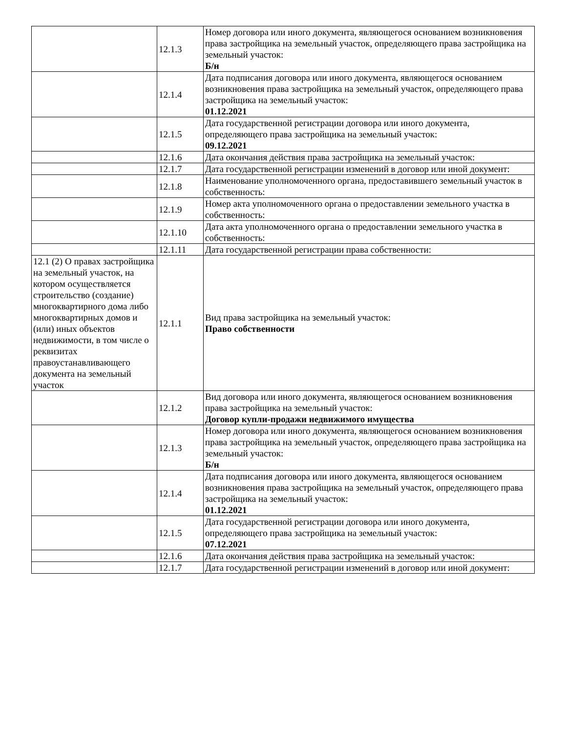| | 12.1.3 | Номер договора или иного документа, являющегося основанием возникновения права застройщика на земельный участок, определяющего права застройщика на земельный участок: Б/н |
| | 12.1.4 | Дата подписания договора или иного документа, являющегося основанием возникновения права застройщика на земельный участок, определяющего права застройщика на земельный участок: 01.12.2021 |
| | 12.1.5 | Дата государственной регистрации договора или иного документа, определяющего права застройщика на земельный участок: 09.12.2021 |
| | 12.1.6 | Дата окончания действия права застройщика на земельный участок: |
| | 12.1.7 | Дата государственной регистрации изменений в договор или иной документ: |
| | 12.1.8 | Наименование уполномоченного органа, предоставившего земельный участок в собственность: |
| | 12.1.9 | Номер акта уполномоченного органа о предоставлении земельного участка в собственность: |
| | 12.1.10 | Дата акта уполномоченного органа о предоставлении земельного участка в собственность: |
| | 12.1.11 | Дата государственной регистрации права собственности: |
| 12.1 (2) О правах застройщика на земельный участок, на котором осуществляется строительство (создание) многоквартирного дома либо многоквартирных домов и (или) иных объектов недвижимости, в том числе о реквизитах правоустанавливающего документа на земельный участок | 12.1.1 | Вид права застройщика на земельный участок: Право собственности |
| | 12.1.2 | Вид договора или иного документа, являющегося основанием возникновения права застройщика на земельный участок: Договор купли-продажи недвижимого имущества |
| | 12.1.3 | Номер договора или иного документа, являющегося основанием возникновения права застройщика на земельный участок, определяющего права застройщика на земельный участок: Б/н |
| | 12.1.4 | Дата подписания договора или иного документа, являющегося основанием возникновения права застройщика на земельный участок, определяющего права застройщика на земельный участок: 01.12.2021 |
| | 12.1.5 | Дата государственной регистрации договора или иного документа, определяющего права застройщика на земельный участок: 07.12.2021 |
| | 12.1.6 | Дата окончания действия права застройщика на земельный участок: |
| | 12.1.7 | Дата государственной регистрации изменений в договор или иной документ: |